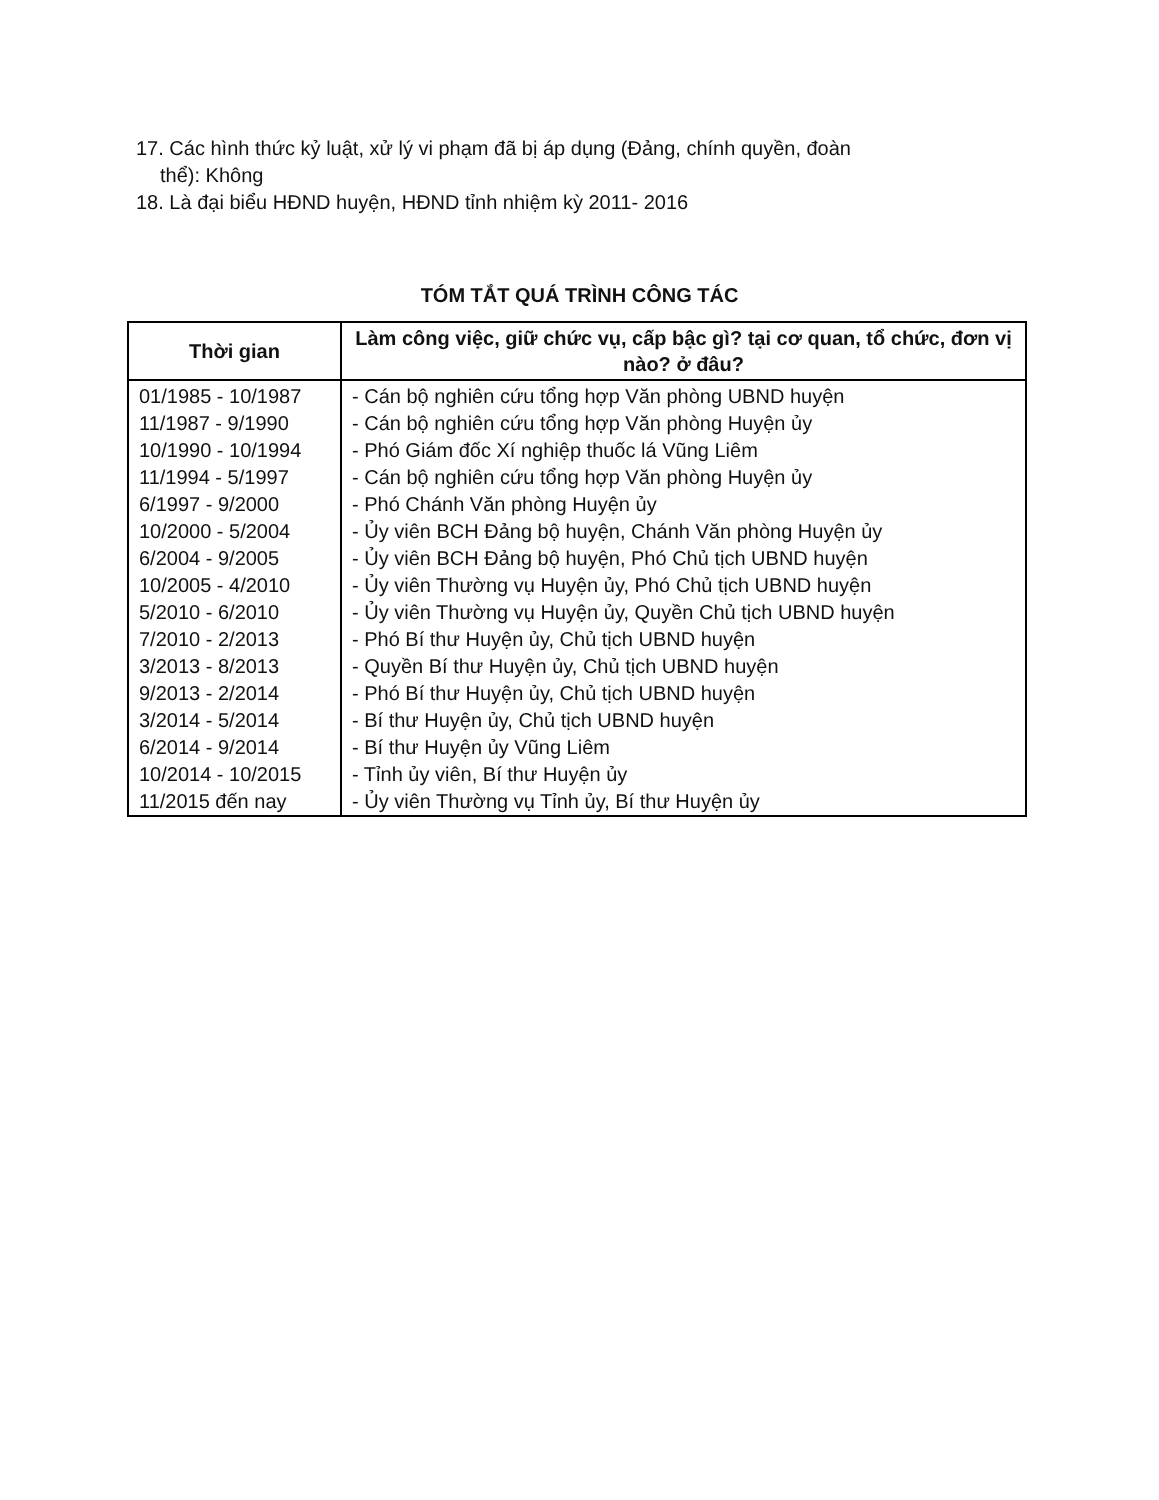17. Các hình thức kỷ luật, xử lý vi phạm đã bị áp dụng (Đảng, chính quyền, đoàn
thể): Không
18. Là đại biểu HĐND huyện, HĐND tỉnh nhiệm kỳ 2011- 2016
TÓM TẮT QUÁ TRÌNH CÔNG TÁC
| Thời gian | Làm công việc, giữ chức vụ, cấp bậc gì? tại cơ quan, tổ chức, đơn vị nào? ở đâu? |
| --- | --- |
| 01/1985 - 10/1987 | - Cán bộ nghiên cứu tổng hợp Văn phòng UBND huyện |
| 11/1987 - 9/1990 | - Cán bộ nghiên cứu tổng hợp Văn phòng Huyện ủy |
| 10/1990 - 10/1994 | - Phó Giám đốc Xí nghiệp thuốc lá Vũng Liêm |
| 11/1994 - 5/1997 | - Cán bộ nghiên cứu tổng hợp Văn phòng Huyện ủy |
| 6/1997 - 9/2000 | - Phó Chánh Văn phòng Huyện ủy |
| 10/2000 - 5/2004 | - Ủy viên BCH Đảng bộ huyện, Chánh Văn phòng Huyện ủy |
| 6/2004 - 9/2005 | - Ủy viên BCH Đảng bộ huyện, Phó Chủ tịch UBND huyện |
| 10/2005 - 4/2010 | - Ủy viên Thường vụ Huyện ủy, Phó Chủ tịch UBND huyện |
| 5/2010 - 6/2010 | - Ủy viên Thường vụ Huyện ủy, Quyền Chủ tịch UBND huyện |
| 7/2010 - 2/2013 | - Phó Bí thư Huyện ủy, Chủ tịch UBND huyện |
| 3/2013 - 8/2013 | - Quyền Bí thư Huyện ủy, Chủ tịch UBND huyện |
| 9/2013 - 2/2014 | - Phó Bí thư Huyện ủy, Chủ tịch UBND huyện |
| 3/2014 - 5/2014 | - Bí thư Huyện ủy, Chủ tịch UBND huyện |
| 6/2014 - 9/2014 | - Bí thư Huyện ủy Vũng Liêm |
| 10/2014 - 10/2015 | - Tỉnh ủy viên, Bí thư Huyện ủy |
| 11/2015 đến nay | - Ủy viên Thường vụ Tỉnh ủy, Bí thư Huyện ủy |